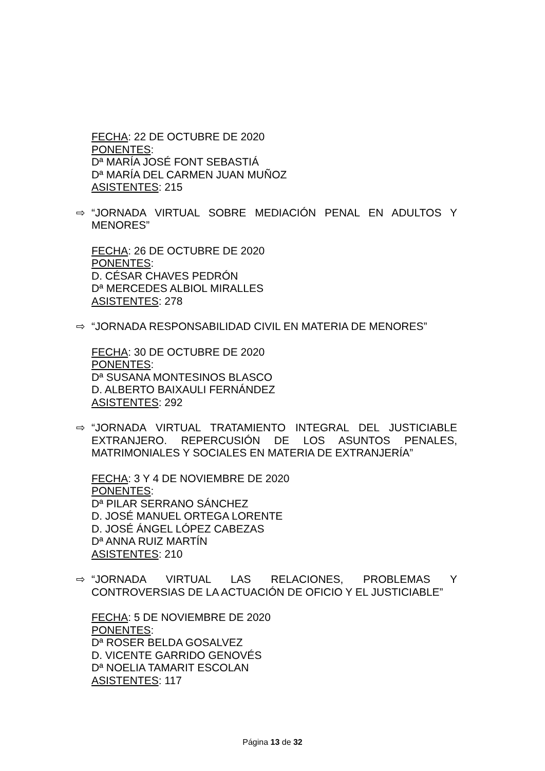FECHA: 22 DE OCTUBRE DE 2020
PONENTES:
Dª MARÍA JOSÉ FONT SEBASTIÁ
Dª MARÍA DEL CARMEN JUAN MUÑOZ
ASISTENTES: 215
⇨ “JORNADA VIRTUAL SOBRE MEDIACIÓN PENAL EN ADULTOS Y MENORES”
FECHA: 26 DE OCTUBRE DE 2020
PONENTES:
D. CÉSAR CHAVES PEDRÓN
Dª MERCEDES ALBIOL MIRALLES
ASISTENTES: 278
⇨ “JORNADA RESPONSABILIDAD CIVIL EN MATERIA DE MENORES”
FECHA: 30 DE OCTUBRE DE 2020
PONENTES:
Dª SUSANA MONTESINOS BLASCO
D. ALBERTO BAIXAULI FERNÁNDEZ
ASISTENTES: 292
⇨ “JORNADA VIRTUAL TRATAMIENTO INTEGRAL DEL JUSTICIABLE EXTRANJERO. REPERCUSIÓN DE LOS ASUNTOS PENALES, MATRIMONIALES Y SOCIALES EN MATERIA DE EXTRANJERÍA”
FECHA: 3 Y 4 DE NOVIEMBRE DE 2020
PONENTES:
Dª PILAR SERRANO SÁNCHEZ
D. JOSÉ MANUEL ORTEGA LORENTE
D. JOSÉ ÁNGEL LÓPEZ CABEZAS
Dª ANNA RUIZ MARTÍN
ASISTENTES: 210
⇨ “JORNADA VIRTUAL LAS RELACIONES, PROBLEMAS Y CONTROVERSIAS DE LA ACTUACIÓN DE OFICIO Y EL JUSTICIABLE”
FECHA: 5 DE NOVIEMBRE DE 2020
PONENTES:
Dª ROSER BELDA GOSALVEZ
D. VICENTE GARRIDO GENOVÉS
Dª NOELIA TAMARIT ESCOLAN
ASISTENTES: 117
Página 13 de 32